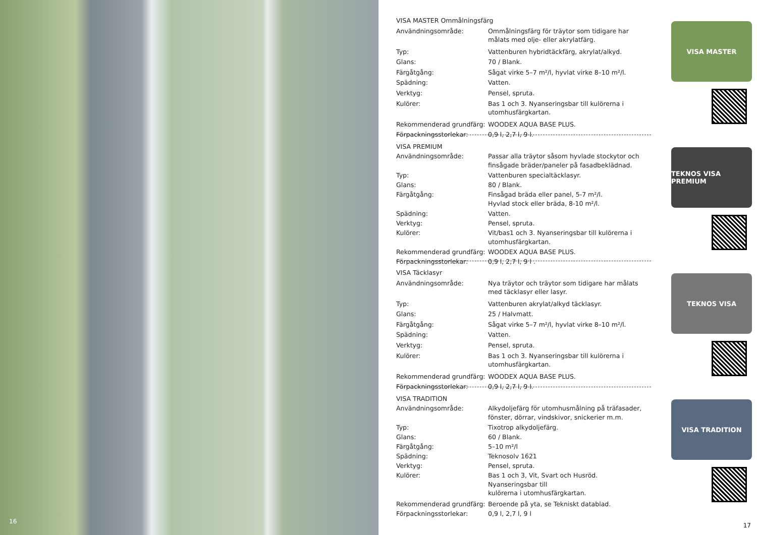16
| VISA MASTER Ommålningsfärg | |
| Användningsområde: | Ommålningsfärg för träytor som tidigare har målats med olje- eller akrylatfärg. |
| Typ: | Vattenburen hybridtäckfärg, akrylat/alkyd. |
| Glans: | 70 / Blank. |
| Färgåtgång: | Sågat virke 5–7 m²/l, hyvlat virke 8–10 m²/l. |
| Spädning: | Vatten. |
| Verktyg: | Pensel, spruta. |
| Kulörer: | Bas 1 och 3. Nyanseringsbar till kulörerna i utomhusfärgkartan. |
| Rekommenderad grundfärg: | WOODEX AQUA BASE PLUS. |
| Förpackningsstorlekar: | 0,9 l, 2,7 l, 9 l. |
VISA MASTER
| VISA PREMIUM | |
| Användningsområde: | Passar alla träytor såsom hyvlade stockytor och finsågade bräder/paneler på fasadbeklädnad. |
| Typ: | Vattenburen specialtäcklasyr. |
| Glans: | 80 / Blank. |
| Färgåtgång: | Finsågad bräda eller panel, 5-7 m²/l. Hyvlad stock eller bräda, 8-10 m²/l. |
| Spädning: | Vatten. |
| Verktyg: | Pensel, spruta. |
| Kulörer: | Vit/bas1 och 3. Nyanseringsbar till kulörerna i utomhusfärgkartan. |
| Rekommenderad grundfärg: | WOODEX AQUA BASE PLUS. |
| Förpackningsstorlekar: | 0,9 l, 2,7 l, 9 l . |
TEKNOS VISA PREMIUM
| VISA Täcklasyr | |
| Användningsområde: | Nya träytor och träytor som tidigare har målats med täcklasyr eller lasyr. |
| Typ: | Vattenburen akrylat/alkyd täcklasyr. |
| Glans: | 25 / Halvmatt. |
| Färgåtgång: | Sågat virke 5–7 m²/l, hyvlat virke 8–10 m²/l. |
| Spädning: | Vatten. |
| Verktyg: | Pensel, spruta. |
| Kulörer: | Bas 1 och 3. Nyanseringsbar till kulörerna i utomhusfärgkartan. |
| Rekommenderad grundfärg: | WOODEX AQUA BASE PLUS. |
| Förpackningsstorlekar: | 0,9 l, 2,7 l, 9 l. |
TEKNOS VISA
| VISA TRADITION | |
| Användningsområde: | Alkydoljefärg för utomhusmålning på träfasader, fönster, dörrar, vindskivor, snickerier m.m. |
| Typ: | Tixotrop alkydoljefärg. |
| Glans: | 60 / Blank. |
| Färgåtgång: | 5–10 m²/l |
| Spädning: | Teknosolv 1621 |
| Verktyg: | Pensel, spruta. |
| Kulörer: | Bas 1 och 3, Vit, Svart och Husröd. Nyanseringsbar till kulörerna i utomhusfärgkartan. |
| Rekommenderad grundfärg: | Beroende på yta, se Tekniskt datablad. |
| Förpackningsstorlekar: | 0,9 l, 2,7 l, 9 l |
VISA TRADITION
17